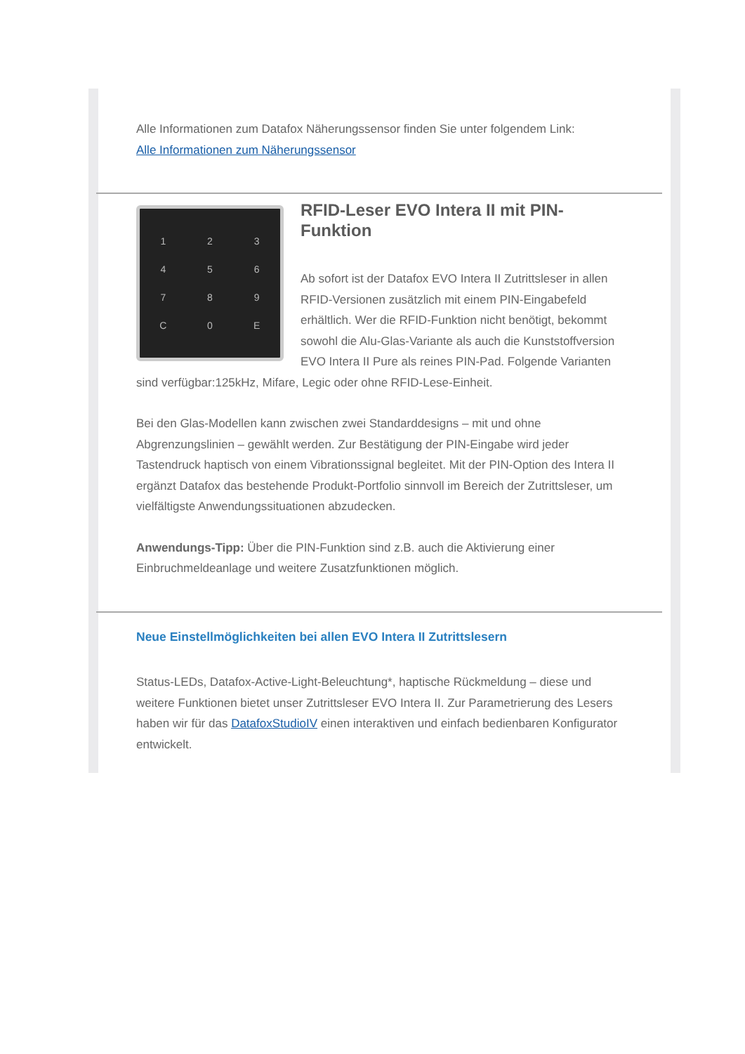Alle Informationen zum Datafox Näherungssensor finden Sie unter folgendem Link:
Alle Informationen zum Näherungssensor
123456789 C 0 E
RFID-Leser EVO Intera II mit PIN-Funktion
Ab sofort ist der Datafox EVO Intera II Zutrittsleser in allen RFID-Versionen zusätzlich mit einem PIN-Eingabefeld erhältlich. Wer die RFID-Funktion nicht benötigt, bekommt sowohl die Alu-Glas-Variante als auch die Kunststoffversion EVO Intera II Pure als reines PIN-Pad. Folgende Varianten sind verfügbar:125kHz, Mifare, Legic oder ohne RFID-Lese-Einheit.
Bei den Glas-Modellen kann zwischen zwei Standarddesigns – mit und ohne Abgrenzungslinien – gewählt werden. Zur Bestätigung der PIN-Eingabe wird jeder Tastendruck haptisch von einem Vibrationssignal begleitet. Mit der PIN-Option des Intera II ergänzt Datafox das bestehende Produkt-Portfolio sinnvoll im Bereich der Zutrittsleser, um vielfältigste Anwendungssituationen abzudecken.
Anwendungs-Tipp: Über die PIN-Funktion sind z.B. auch die Aktivierung einer Einbruchmeldeanlage und weitere Zusatzfunktionen möglich.
Neue Einstellmöglichkeiten bei allen EVO Intera II Zutrittslesern
Status-LEDs, Datafox-Active-Light-Beleuchtung*, haptische Rückmeldung – diese und weitere Funktionen bietet unser Zutrittsleser EVO Intera II. Zur Parametrierung des Lesers haben wir für das DatafoxStudioIV einen interaktiven und einfach bedienbaren Konfigurator entwickelt.